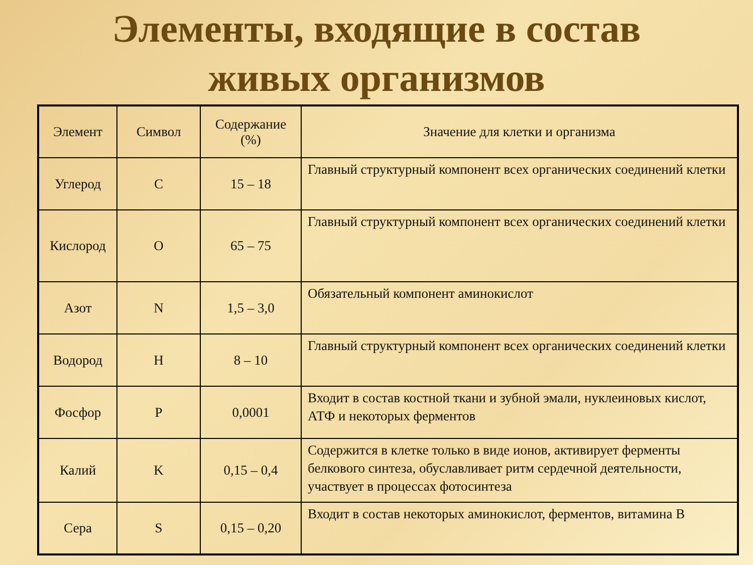Элементы, входящие в состав
живых организмов
| Элемент | Символ | Содержание (%) | Значение для клетки и организма |
| --- | --- | --- | --- |
| Углерод | C | 15 – 18 | Главный структурный компонент всех органических соединений клетки |
| Кислород | O | 65 – 75 | Главный структурный компонент всех органических соединений клетки |
| Азот | N | 1,5 – 3,0 | Обязательный компонент аминокислот |
| Водород | H | 8 – 10 | Главный структурный компонент всех органических соединений клетки |
| Фосфор | P | 0,0001 | Входит в состав костной ткани и зубной эмали, нуклеиновых кислот, АТФ и некоторых ферментов |
| Калий | K | 0,15 – 0,4 | Содержится в клетке только в виде ионов, активирует ферменты белкового синтеза, обуславливает ритм сердечной деятельности, участвует в процессах фотосинтеза |
| Сера | S | 0,15 – 0,20 | Входит в состав некоторых аминокислот, ферментов, витамина В |